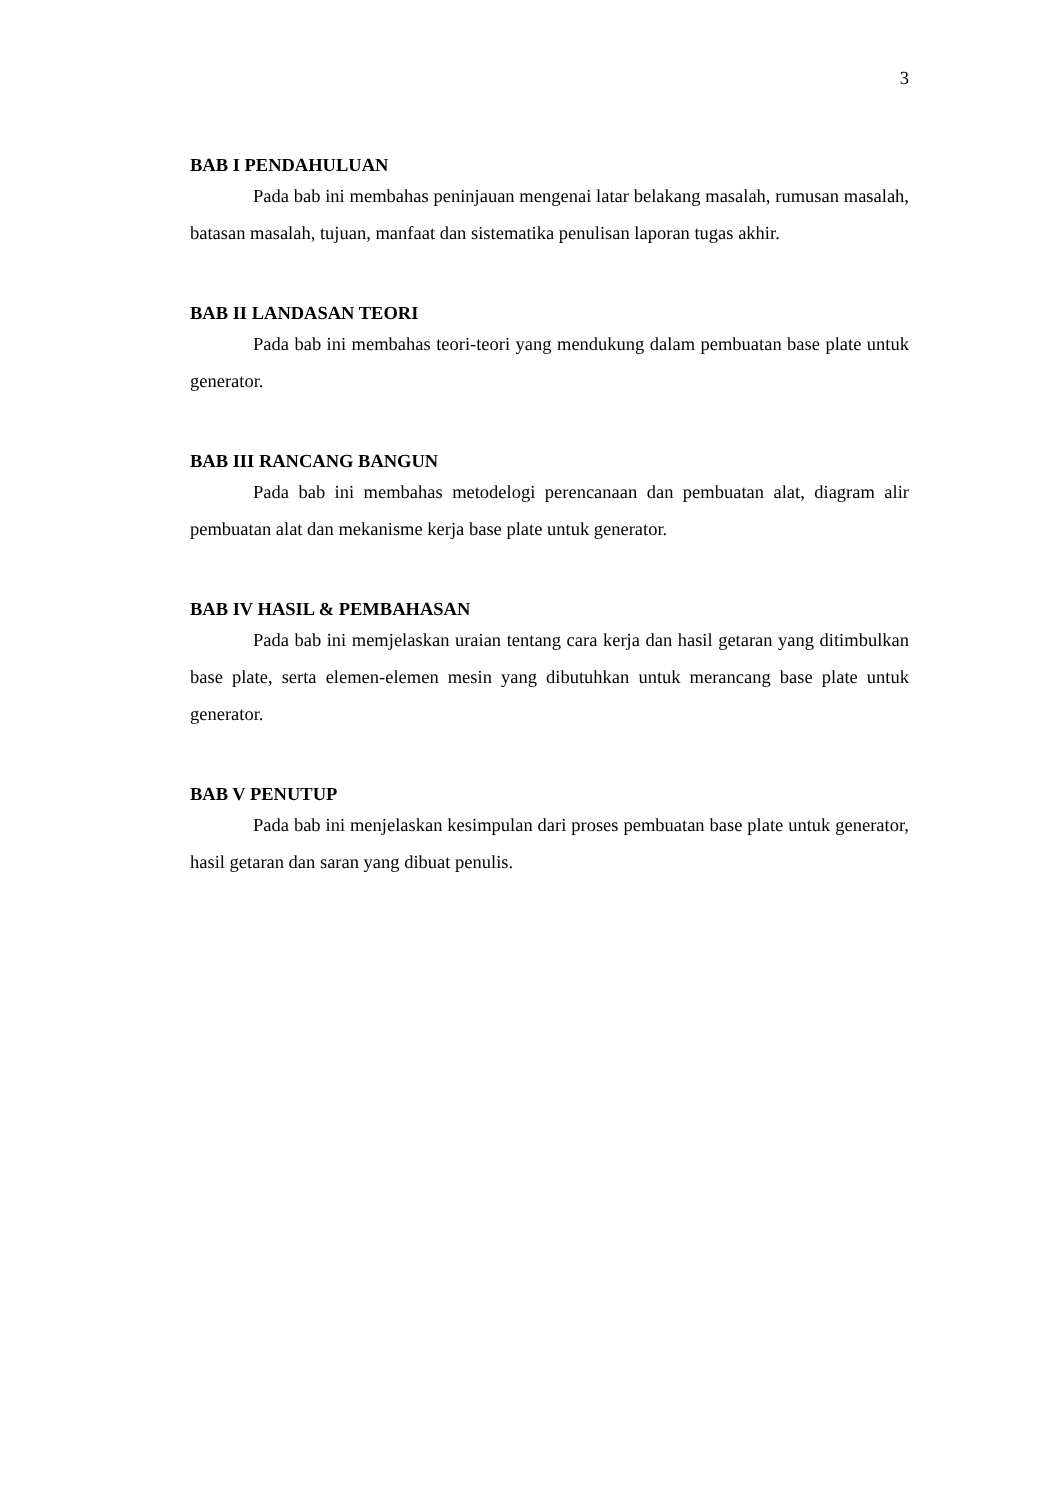3
BAB I PENDAHULUAN
Pada bab ini membahas peninjauan mengenai latar belakang masalah, rumusan masalah, batasan masalah, tujuan, manfaat dan sistematika penulisan laporan tugas akhir.
BAB II LANDASAN TEORI
Pada bab ini membahas teori-teori yang mendukung dalam pembuatan base plate untuk generator.
BAB III RANCANG BANGUN
Pada bab ini membahas metodelogi perencanaan dan pembuatan alat, diagram alir pembuatan alat dan mekanisme kerja base plate untuk generator.
BAB IV HASIL & PEMBAHASAN
Pada bab ini memjelaskan uraian tentang cara kerja dan hasil getaran yang ditimbulkan base plate, serta elemen-elemen mesin yang dibutuhkan untuk merancang base plate untuk generator.
BAB V PENUTUP
Pada bab ini menjelaskan kesimpulan dari proses pembuatan base plate untuk generator, hasil getaran dan saran yang dibuat penulis.